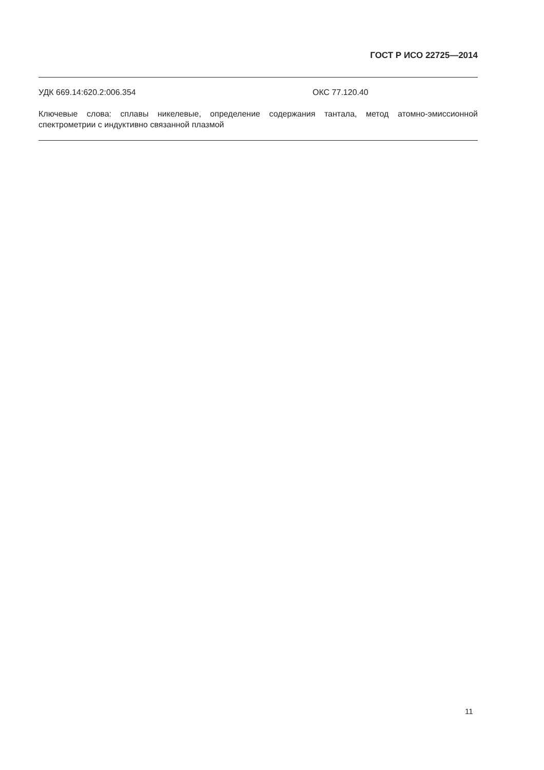ГОСТ Р ИСО 22725—2014
УДК 669.14:620.2:006.354 ОКС 77.120.40
Ключевые слова: сплавы никелевые, определение содержания тантала, метод атомно-эмиссионной спектрометрии с индуктивно связанной плазмой
11